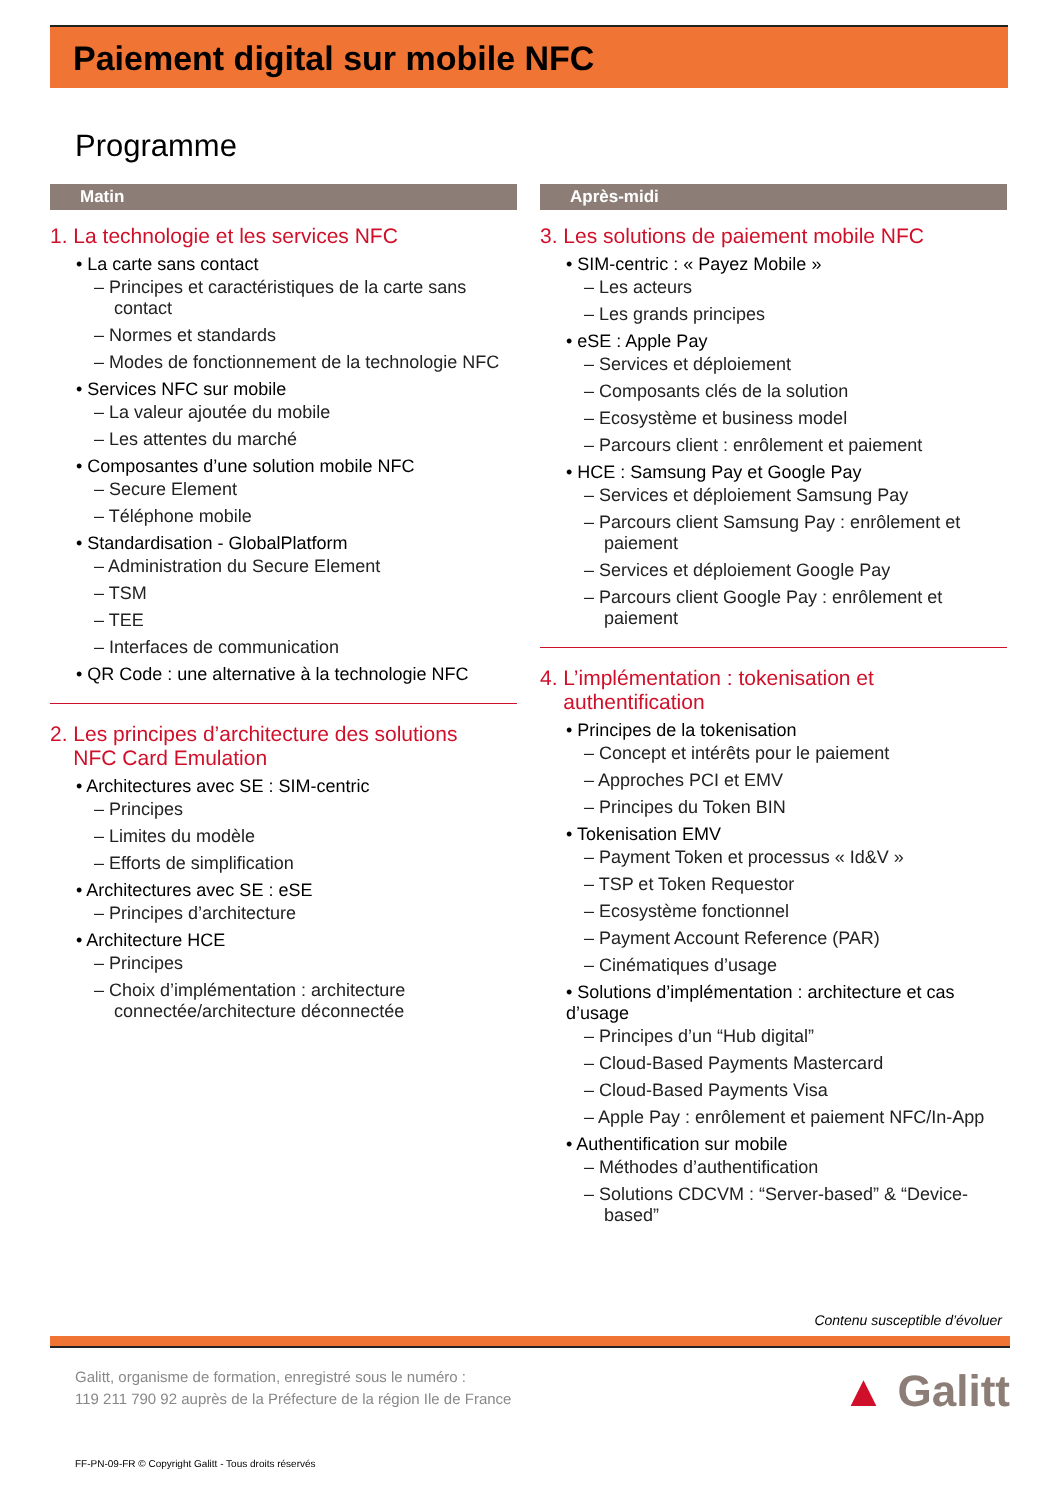Paiement digital sur mobile NFC
Programme
Matin
1. La technologie et les services NFC
• La carte sans contact
– Principes et caractéristiques de la carte sans contact
– Normes et standards
– Modes de fonctionnement de la technologie NFC
• Services NFC sur mobile
– La valeur ajoutée du mobile
– Les attentes du marché
• Composantes d’une solution mobile NFC
– Secure Element
– Téléphone mobile
• Standardisation - GlobalPlatform
– Administration du Secure Element
– TSM
– TEE
– Interfaces de communication
• QR Code : une alternative à la technologie NFC
2. Les principes d’architecture des solutions
NFC Card Emulation
• Architectures avec SE : SIM-centric
– Principes
– Limites du modèle
– Efforts de simplification
• Architectures avec SE : eSE
– Principes d’architecture
• Architecture HCE
– Principes
– Choix d’implémentation : architecture connectée/architecture déconnectée
Après-midi
3. Les solutions de paiement mobile NFC
• SIM-centric : « Payez Mobile »
– Les acteurs
– Les grands principes
• eSE : Apple Pay
– Services et déploiement
– Composants clés de la solution
– Ecosystème et business model
– Parcours client : enrôlement et paiement
• HCE : Samsung Pay et Google Pay
– Services et déploiement Samsung Pay
– Parcours client Samsung Pay : enrôlement et paiement
– Services et déploiement Google Pay
– Parcours client Google Pay : enrôlement et paiement
4. L’implémentation : tokenisation et
authentification
• Principes de la tokenisation
– Concept et intérêts pour le paiement
– Approches PCI et EMV
– Principes du Token BIN
• Tokenisation EMV
– Payment Token et processus « Id&V »
– TSP et Token Requestor
– Ecosystème fonctionnel
– Payment Account Reference (PAR)
– Cinématiques d’usage
• Solutions d’implémentation : architecture et cas d’usage
– Principes d’un “Hub digital”
– Cloud-Based Payments Mastercard
– Cloud-Based Payments Visa
– Apple Pay : enrôlement et paiement NFC/In-App
• Authentification sur mobile
– Méthodes d’authentification
– Solutions CDCVM : “Server-based” & “Device-based”
Contenu susceptible d’évoluer
Galitt, organisme de formation, enregistré sous le numéro :
119 211 790 92 auprès de la Préfecture de la région Ile de France
▲ Galitt
FF-PN-09-FR © Copyright Galitt - Tous droits réservés